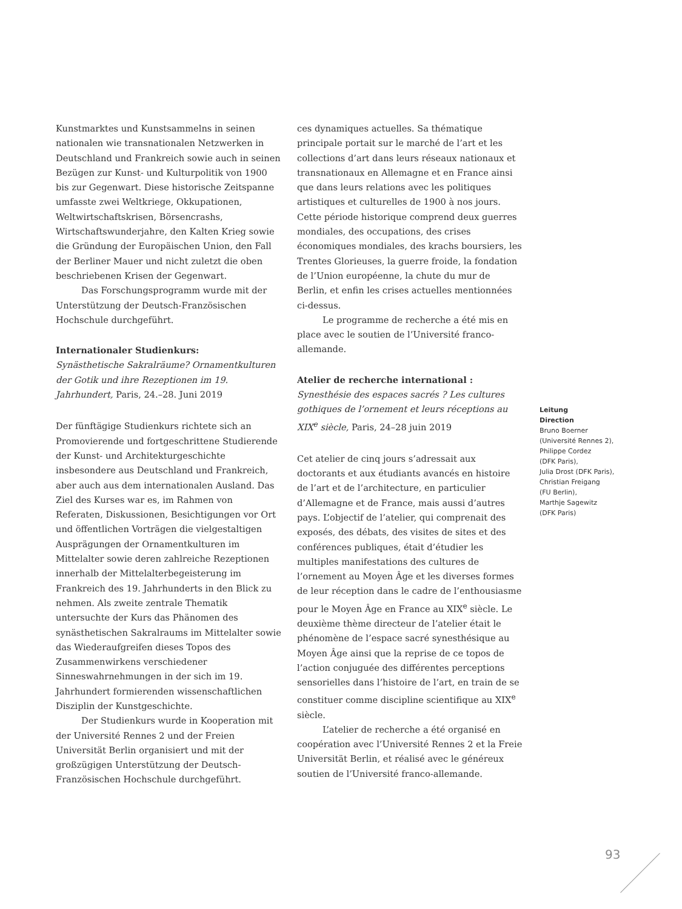Kunstmarktes und Kunstsammelns in seinen nationalen wie transnationalen Netzwerken in Deutschland und Frankreich sowie auch in seinen Bezügen zur Kunst- und Kulturpolitik von 1900 bis zur Gegenwart. Diese historische Zeitspanne umfasste zwei Weltkriege, Okkupationen, Weltwirtschaftskrisen, Börsencrashs, Wirtschaftswunderjahre, den Kalten Krieg sowie die Gründung der Europäischen Union, den Fall der Berliner Mauer und nicht zuletzt die oben beschriebenen Krisen der Gegenwart.
Das Forschungsprogramm wurde mit der Unterstützung der Deutsch-Französischen Hochschule durchgeführt.
Internationaler Studienkurs:
Synästhetische Sakralräume? Ornamentkulturen der Gotik und ihre Rezeptionen im 19. Jahrhundert, Paris, 24.–28. Juni 2019
Der fünftägige Studienkurs richtete sich an Promovierende und fortgeschrittene Studierende der Kunst- und Architekturgeschichte insbesondere aus Deutschland und Frankreich, aber auch aus dem internationalen Ausland. Das Ziel des Kurses war es, im Rahmen von Referaten, Diskussionen, Besichtigungen vor Ort und öffentlichen Vorträgen die vielgestaltigen Ausprägungen der Ornamentkulturen im Mittelalter sowie deren zahlreiche Rezeptionen innerhalb der Mittelalterbegeisterung im Frankreich des 19. Jahrhunderts in den Blick zu nehmen. Als zweite zentrale Thematik untersuchte der Kurs das Phänomen des synästhetischen Sakralraums im Mittelalter sowie das Wiederaufgreifen dieses Topos des Zusammenwirkens verschiedener Sinneswahrnehmungen in der sich im 19. Jahrhundert formierenden wissenschaftlichen Disziplin der Kunstgeschichte.
Der Studienkurs wurde in Kooperation mit der Université Rennes 2 und der Freien Universität Berlin organisiert und mit der großzügigen Unterstützung der Deutsch-Französischen Hochschule durchgeführt.
ces dynamiques actuelles. Sa thématique principale portait sur le marché de l’art et les collections d’art dans leurs réseaux nationaux et transnationaux en Allemagne et en France ainsi que dans leurs relations avec les politiques artistiques et culturelles de 1900 à nos jours. Cette période historique comprend deux guerres mondiales, des occupations, des crises économiques mondiales, des krachs boursiers, les Trentes Glorieuses, la guerre froide, la fondation de l’Union européenne, la chute du mur de Berlin, et enfin les crises actuelles mentionnées ci-dessus.
Le programme de recherche a été mis en place avec le soutien de l’Université franco-allemande.
Atelier de recherche international :
Synesthésie des espaces sacrés ? Les cultures gothiques de l’ornement et leurs réceptions au XIX<sup>e</sup> siècle, Paris, 24–28 juin 2019
Cet atelier de cinq jours s’adressait aux doctorants et aux étudiants avancés en histoire de l’art et de l’architecture, en particulier d’Allemagne et de France, mais aussi d’autres pays. L’objectif de l’atelier, qui comprenait des exposés, des débats, des visites de sites et des conférences publiques, était d’étudier les multiples manifestations des cultures de l’ornement au Moyen Âge et les diverses formes de leur réception dans le cadre de l’enthousiasme pour le Moyen Âge en France au XIX<sup>e</sup> siècle. Le deuxième thème directeur de l’atelier était le phénomène de l’espace sacré synesthésique au Moyen Âge ainsi que la reprise de ce topos de l’action conjuguée des différentes perceptions sensorielles dans l’histoire de l’art, en train de se constituer comme discipline scientifique au XIX<sup>e</sup> siècle.
L’atelier de recherche a été organisé en coopération avec l’Université Rennes 2 et la Freie Universität Berlin, et réalisé avec le généreux soutien de l’Université franco-allemande.
Leitung
Direction
Bruno Boerner
(Université Rennes 2),
Philippe Cordez
(DFK Paris),
Julia Drost (DFK Paris),
Christian Freigang
(FU Berlin),
Marthje Sagewitz
(DFK Paris)
93